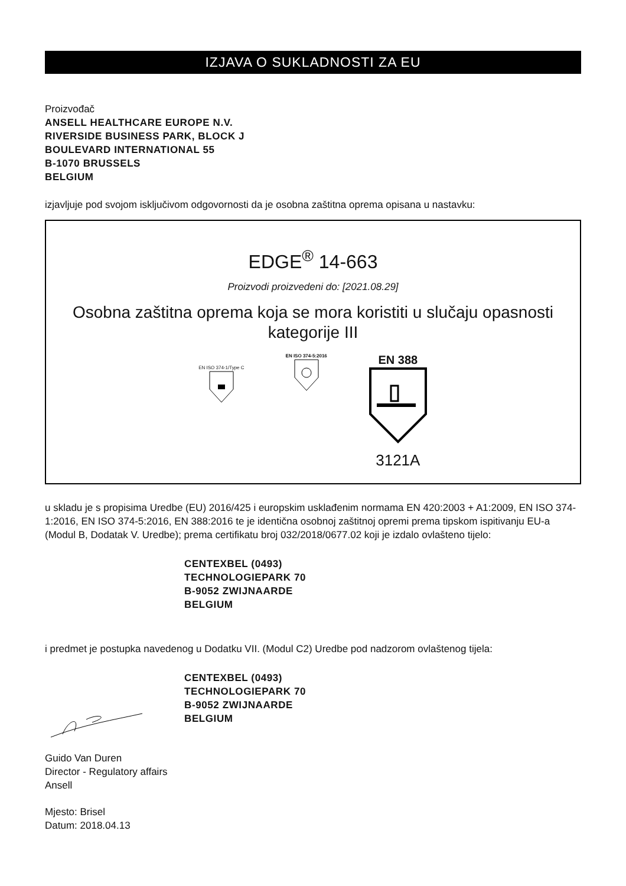IZJAVA O SUKLADNOSTI ZA EU
Proizvođač
ANSELL HEALTHCARE EUROPE N.V.
RIVERSIDE BUSINESS PARK, BLOCK J
BOULEVARD INTERNATIONAL 55
B-1070 BRUSSELS
BELGIUM
izjavljuje pod svojom isključivom odgovornosti da je osobna zaštitna oprema opisana u nastavku:
EDGE<sup>®</sup> 14-663
Proizvodi proizvedeni do: [2021.08.29]
Osobna zaštitna oprema koja se mora koristiti u slučaju opasnosti kategorije III
EN ISO 374-1/Type C
EN ISO 374-5:2016
EN 388
3121A
u skladu je s propisima Uredbe (EU) 2016/425 i europskim usklađenim normama EN 420:2003 + A1:2009, EN ISO 374-1:2016, EN ISO 374-5:2016, EN 388:2016 te je identična osobnoj zaštitnoj opremi prema tipskom ispitivanju EU-a (Modul B, Dodatak V. Uredbe); prema certifikatu broj 032/2018/0677.02 koji je izdalo ovlašteno tijelo:
CENTEXBEL (0493)
TECHNOLOGIEPARK 70
B-9052 ZWIJNAARDE
BELGIUM
i predmet je postupka navedenog u Dodatku VII. (Modul C2) Uredbe pod nadzorom ovlaštenog tijela:
CENTEXBEL (0493)
TECHNOLOGIEPARK 70
B-9052 ZWIJNAARDE
BELGIUM
Guido Van Duren
Director - Regulatory affairs
Ansell
Mjesto: Brisel
Datum: 2018.04.13